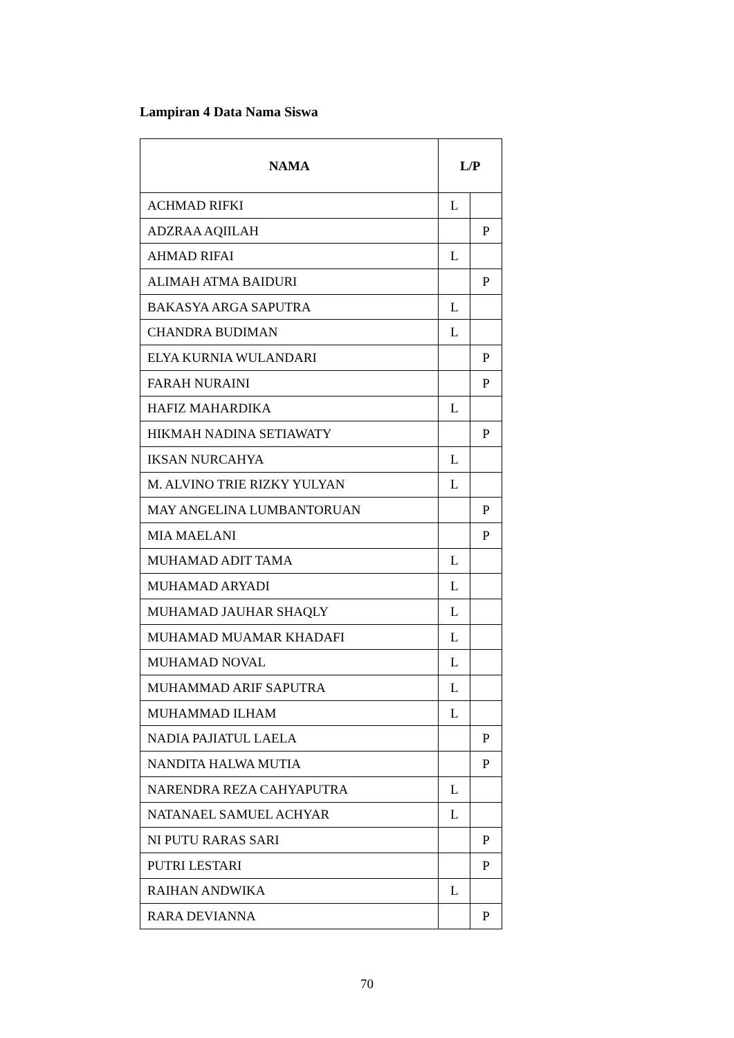Lampiran 4 Data Nama Siswa
| NAMA | L/P | |
| --- | --- | --- |
| ACHMAD RIFKI | L | |
| ADZRAA AQIILAH | | P |
| AHMAD RIFAI | L | |
| ALIMAH ATMA BAIDURI | | P |
| BAKASYA ARGA SAPUTRA | L | |
| CHANDRA BUDIMAN | L | |
| ELYA KURNIA WULANDARI | | P |
| FARAH NURAINI | | P |
| HAFIZ MAHARDIKA | L | |
| HIKMAH NADINA SETIAWATY | | P |
| IKSAN NURCAHYA | L | |
| M. ALVINO TRIE RIZKY YULYAN | L | |
| MAY ANGELINA LUMBANTORUAN | | P |
| MIA MAELANI | | P |
| MUHAMAD ADIT TAMA | L | |
| MUHAMAD ARYADI | L | |
| MUHAMAD JAUHAR SHAQLY | L | |
| MUHAMAD MUAMAR KHADAFI | L | |
| MUHAMAD NOVAL | L | |
| MUHAMMAD ARIF SAPUTRA | L | |
| MUHAMMAD ILHAM | L | |
| NADIA PAJIATUL LAELA | | P |
| NANDITA HALWA MUTIA | | P |
| NARENDRA REZA CAHYAPUTRA | L | |
| NATANAEL SAMUEL ACHYAR | L | |
| NI PUTU RARAS SARI | | P |
| PUTRI LESTARI | | P |
| RAIHAN ANDWIKA | L | |
| RARA DEVIANNA | | P |
70